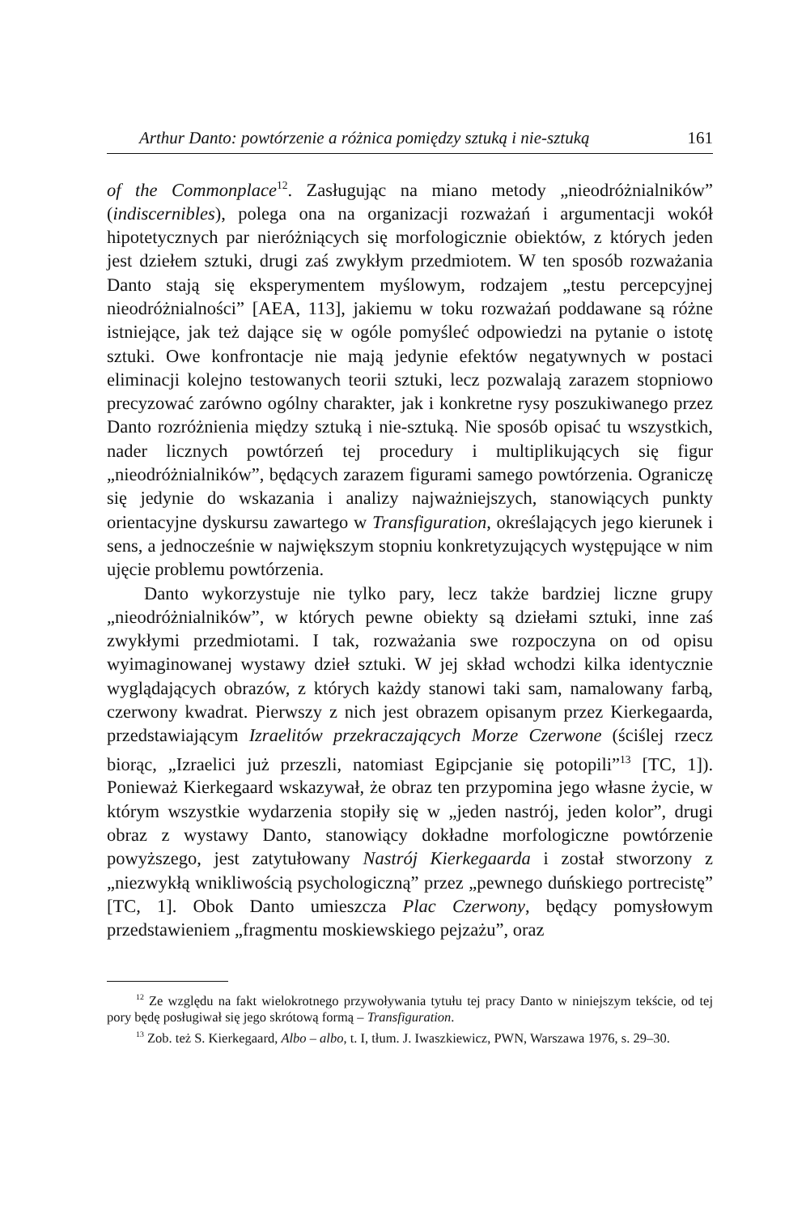Arthur Danto: powtórzenie a różnica pomiędzy sztuką i nie-sztuką 161
of the Commonplace<sup>12</sup>. Zasługując na miano metody „nieodróżnialników” (indiscernibles), polega ona na organizacji rozważań i argumentacji wokół hipotetycznych par nieróżniących się morfologicznie obiektów, z których jeden jest dziełem sztuki, drugi zaś zwykłym przedmiotem. W ten sposób rozważania Danto stają się eksperymentem myślowym, rodzajem „testu percepcyjnej nieodróżnialności” [AEA, 113], jakiemu w toku rozważań poddawane są różne istniejące, jak też dające się w ogóle pomyśleć odpowiedzi na pytanie o istotę sztuki. Owe konfrontacje nie mają jedynie efektów negatywnych w postaci eliminacji kolejno testowanych teorii sztuki, lecz pozwalają zarazem stopniowo precyzować zarówno ogólny charakter, jak i konkretne rysy poszukiwanego przez Danto rozróżnienia między sztuką i nie-sztuką. Nie sposób opisać tu wszystkich, nader licznych powtórzeń tej procedury i multiplikujących się figur „nieodróżnialników”, będących zarazem figurami samego powtórzenia. Ograniczę się jedynie do wskazania i analizy najważniejszych, stanowiących punkty orientacyjne dyskursu zawartego w Transfiguration, określających jego kierunek i sens, a jednocześnie w największym stopniu konkretyzujących występujące w nim ujęcie problemu powtórzenia.
Danto wykorzystuje nie tylko pary, lecz także bardziej liczne grupy „nieodróżnialników”, w których pewne obiekty są dziełami sztuki, inne zaś zwykłymi przedmiotami. I tak, rozważania swe rozpoczyna on od opisu wyimaginowanej wystawy dzieł sztuki. W jej skład wchodzi kilka identycznie wyglądających obrazów, z których każdy stanowi taki sam, namalowany farbą, czerwony kwadrat. Pierwszy z nich jest obrazem opisanym przez Kierkegaarda, przedstawiającym Izraelitów przekraczających Morze Czerwone (ściślej rzecz biorąc, „Izraelici już przeszli, natomiast Egipcjanie się potopili”<sup>13</sup> [TC, 1]). Ponieważ Kierkegaard wskazywał, że obraz ten przypomina jego własne życie, w którym wszystkie wydarzenia stopiły się w „jeden nastrój, jeden kolor”, drugi obraz z wystawy Danto, stanowiący dokładne morfologiczne powtórzenie powyższego, jest zatytułowany Nastrój Kierkegaarda i został stworzony z „niezwykłą wnikliwością psychologiczną” przez „pewnego duńskiego portrecistę” [TC, 1]. Obok Danto umieszcza Plac Czerwony, będący pomysłowym przedstawieniem „fragmentu moskiewskiego pejzażu”, oraz
<sup>12</sup> Ze względu na fakt wielokrotnego przywoływania tytułu tej pracy Danto w niniejszym tekście, od tej pory będę posługiwał się jego skrótową formą – Transfiguration.
<sup>13</sup> Zob. też S. Kierkegaard, Albo – albo, t. I, tłum. J. Iwaszkiewicz, PWN, Warszawa 1976, s. 29–30.